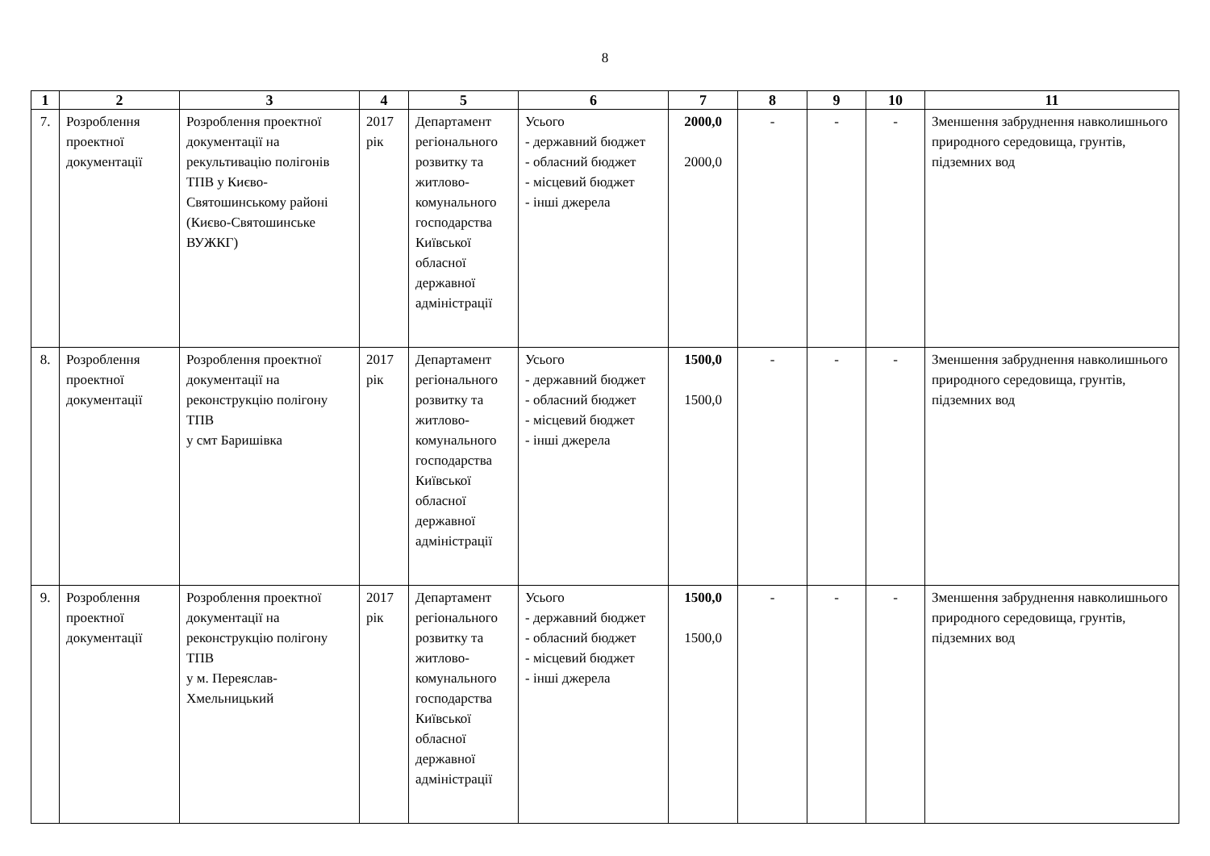8
| 1 | 2 | 3 | 4 | 5 | 6 | 7 | 8 | 9 | 10 | 11 |
| --- | --- | --- | --- | --- | --- | --- | --- | --- | --- | --- |
| 7. | Розроблення проектної документації | Розроблення проектної документації на рекультивацію полігонів ТПВ у Києво-Святошинському районі (Києво-Святошинське ВУЖКГ) | 2017 рік | Департамент регіонального розвитку та житлово-комунального господарства Київської обласної державної адміністрації | Усього - державний бюджет - обласний бюджет - місцевий бюджет - інші джерела | 2000,0 2000,0 | - | - | - | Зменшення забруднення навколишнього природного середовища, грунтів, підземних вод |
| 8. | Розроблення проектної документації | Розроблення проектної документації на реконструкцію полігону ТПВ у смт Баришівка | 2017 рік | Департамент регіонального розвитку та житлово-комунального господарства Київської обласної державної адміністрації | Усього - державний бюджет - обласний бюджет - місцевий бюджет - інші джерела | 1500,0 1500,0 | - | - | - | Зменшення забруднення навколишнього природного середовища, грунтів, підземних вод |
| 9. | Розроблення проектної документації | Розроблення проектної документації на реконструкцію полігону ТПВ у м. Переяслав-Хмельницький | 2017 рік | Департамент регіонального розвитку та житлово-комунального господарства Київської обласної державної адміністрації | Усього - державний бюджет - обласний бюджет - місцевий бюджет - інші джерела | 1500,0 1500,0 | - | - | - | Зменшення забруднення навколишнього природного середовища, грунтів, підземних вод |